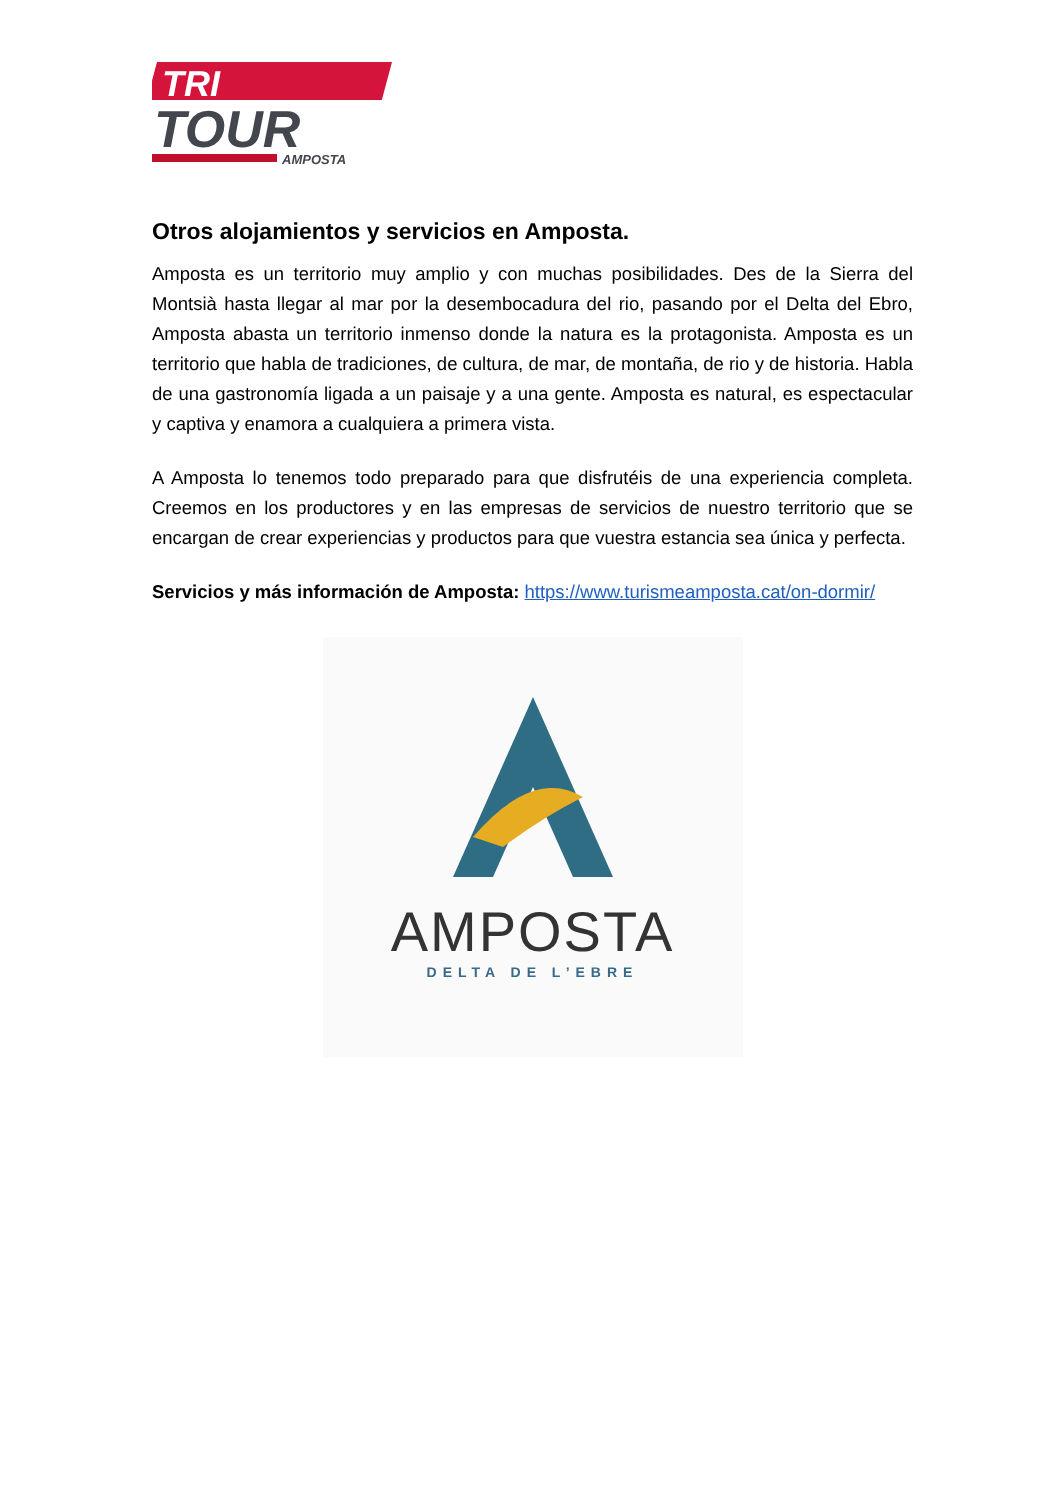TRI
TOUR
AMPOSTA
Otros alojamientos y servicios en Amposta.
Amposta es un territorio muy amplio y con muchas posibilidades. Des de la Sierra del Montsià hasta llegar al mar por la desembocadura del rio, pasando por el Delta del Ebro, Amposta abasta un territorio inmenso donde la natura es la protagonista. Amposta es un territorio que habla de tradiciones, de cultura, de mar, de montaña, de rio y de historia. Habla de una gastronomía ligada a un paisaje y a una gente. Amposta es natural, es espectacular y captiva y enamora a cualquiera a primera vista.
A Amposta lo tenemos todo preparado para que disfrutéis de una experiencia completa. Creemos en los productores y en las empresas de servicios de nuestro territorio que se encargan de crear experiencias y productos para que vuestra estancia sea única y perfecta.
Servicios y más información de Amposta: https://www.turismeamposta.cat/on-dormir/
AMPOSTA
DELTA DE L’EBRE